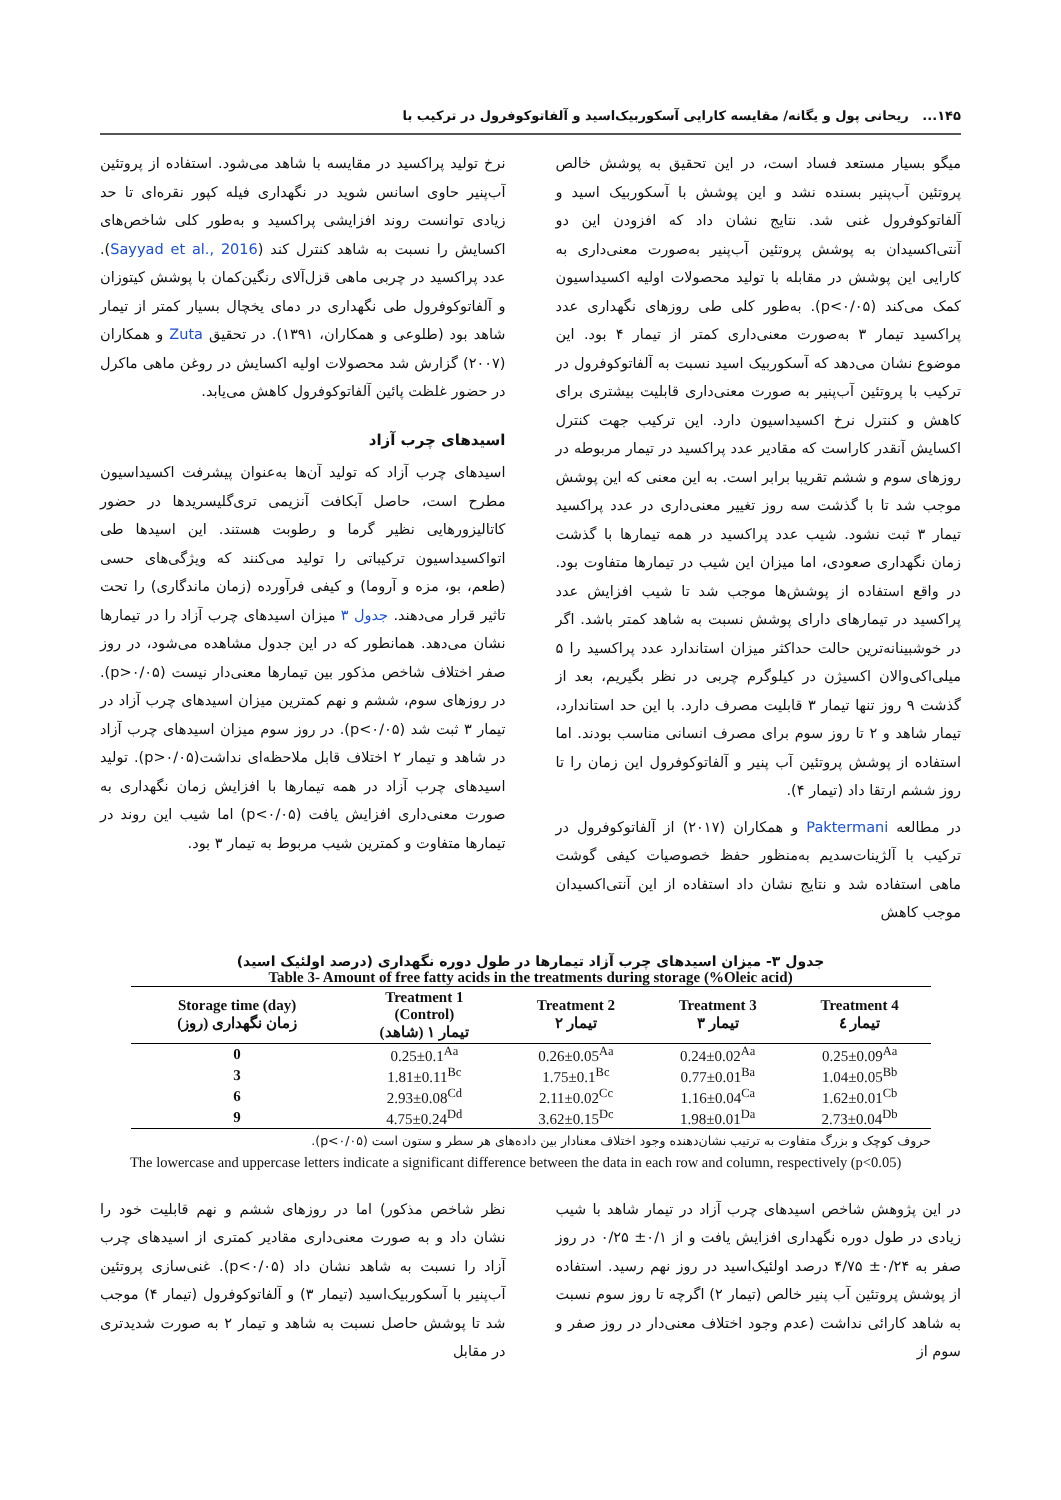۱۴۵... ریحانی پول و یگانه/ مقایسه کارایی آسکوربیک‌اسید و آلفاتوکوفرول در ترکیب با
میگو بسیار مستعد فساد است، در این تحقیق به پوشش خالص پروتئین آب‌پنیر بسنده نشد و این پوشش با آسکوربیک اسید و آلفاتوکوفرول غنی شد. نتایج نشان داد که افزودن این دو آنتی‌اکسیدان به پوشش پروتئین آب‌پنیر به‌صورت معنی‌داری به کارایی این پوشش در مقابله با تولید محصولات اولیه اکسیداسیون کمک می‌کند (p<۰/۰۵). به‌طور کلی طی روزهای نگهداری عدد پراکسید تیمار ۳ به‌صورت معنی‌داری کمتر از تیمار ۴ بود. این موضوع نشان می‌دهد که آسکوربیک اسید نسبت به آلفاتوکوفرول در ترکیب با پروتئین آب‌پنیر به صورت معنی‌داری قابلیت بیشتری برای کاهش و کنترل نرخ اکسیداسیون دارد. این ترکیب جهت کنترل اکسایش آنقدر کاراست که مقادیر عدد پراکسید در تیمار مربوطه در روزهای سوم و ششم تقریبا برابر است. به این معنی که این پوشش موجب شد تا با گذشت سه روز تغییر معنی‌داری در عدد پراکسید تیمار ۳ ثبت نشود. شیب عدد پراکسید در همه تیمارها با گذشت زمان نگهداری صعودی، اما میزان این شیب در تیمارها متفاوت بود. در واقع استفاده از پوشش‌ها موجب شد تا شیب افزایش عدد پراکسید در تیمارهای دارای پوشش نسبت به شاهد کمتر باشد. اگر در خوشبینانه‌ترین حالت حداکثر میزان استاندارد عدد پراکسید را ۵ میلی‌اکی‌والان اکسیژن در کیلوگرم چربی در نظر بگیریم، بعد از گذشت ۹ روز تنها تیمار ۳ قابلیت مصرف دارد. با این حد استاندارد، تیمار شاهد و ۲ تا روز سوم برای مصرف انسانی مناسب بودند. اما استفاده از پوشش پروتئین آب پنیر و آلفاتوکوفرول این زمان را تا روز ششم ارتقا داد (تیمار ۴).
در مطالعه Paktermani و همکاران (۲۰۱۷) از آلفاتوکوفرول در ترکیب با آلژینات‌سدیم به‌منظور حفظ خصوصیات کیفی گوشت ماهی استفاده شد و نتایج نشان داد استفاده از این آنتی‌اکسیدان موجب کاهش
نرخ تولید پراکسید در مقایسه با شاهد می‌شود. استفاده از پروتئین آب‌پنیر حاوی اسانس شوید در نگهداری فیله کپور نقره‌ای تا حد زیادی توانست روند افزایشی پراکسید و به‌طور کلی شاخص‌های اکسایش را نسبت به شاهد کنترل کند (Sayyad et al., 2016). عدد پراکسید در چربی ماهی قزل‌آلای رنگین‌کمان با پوشش کیتوزان و آلفاتوکوفرول طی نگهداری در دمای یخچال بسیار کمتر از تیمار شاهد بود (طلوعی و همکاران، ۱۳۹۱). در تحقیق Zuta و همکاران (۲۰۰۷) گزارش شد محصولات اولیه اکسایش در روغن ماهی ماکرل در حضور غلظت پائین آلفاتوکوفرول کاهش می‌یابد.
اسیدهای چرب آزاد
اسیدهای چرب آزاد که تولید آن‌ها به‌عنوان پیشرفت اکسیداسیون مطرح است، حاصل آبکافت آنزیمی تری‌گلیسریدها در حضور کاتالیزورهایی نظیر گرما و رطوبت هستند. این اسیدها طی اتواکسیداسیون ترکیباتی را تولید می‌کنند که ویژگی‌های حسی (طعم، بو، مزه و آروما) و کیفی فرآورده (زمان ماندگاری) را تحت تاثیر قرار می‌دهند. جدول ۳ میزان اسیدهای چرب آزاد را در تیمارها نشان می‌دهد. همانطور که در این جدول مشاهده می‌شود، در روز صفر اختلاف شاخص مذکور بین تیمارها معنی‌دار نیست (p>۰/۰۵). در روزهای سوم، ششم و نهم کمترین میزان اسیدهای چرب آزاد در تیمار ۳ ثبت شد (p<۰/۰۵). در روز سوم میزان اسیدهای چرب آزاد در شاهد و تیمار ۲ اختلاف قابل ملاحظه‌ای نداشت(p>۰/۰۵). تولید اسیدهای چرب آزاد در همه تیمارها با افزایش زمان نگهداری به صورت معنی‌داری افزایش یافت (p<۰/۰۵) اما شیب این روند در تیمارها متفاوت و کمترین شیب مربوط به تیمار ۳ بود.
جدول ۳- میزان اسیدهای چرب آزاد تیمارها در طول دوره نگهداری (درصد اولئیک اسید)
Table 3- Amount of free fatty acids in the treatments during storage (%Oleic acid)
| Storage time (day) زمان نگهداری (روز) | Treatment 1 (Control) تیمار ۱ (شاهد) | Treatment 2 تیمار ۲ | Treatment 3 تیمار ۳ | Treatment 4 تیمار ٤ |
| --- | --- | --- | --- | --- |
| 0 | 0.25±0.1<sup>Aa</sup> | 0.26±0.05<sup>Aa</sup> | 0.24±0.02<sup>Aa</sup> | 0.25±0.09<sup>Aa</sup> |
| 3 | 1.81±0.11<sup>Bc</sup> | 1.75±0.1<sup>Bc</sup> | 0.77±0.01<sup>Ba</sup> | 1.04±0.05<sup>Bb</sup> |
| 6 | 2.93±0.08<sup>Cd</sup> | 2.11±0.02<sup>Cc</sup> | 1.16±0.04<sup>Ca</sup> | 1.62±0.01<sup>Cb</sup> |
| 9 | 4.75±0.24<sup>Dd</sup> | 3.62±0.15<sup>Dc</sup> | 1.98±0.01<sup>Da</sup> | 2.73±0.04<sup>Db</sup> |
حروف کوچک و بزرگ متفاوت به ترتیب نشان‌دهنده وجود اختلاف معنادار بین داده‌های هر سطر و ستون است (p<۰/۰۵).
The lowercase and uppercase letters indicate a significant difference between the data in each row and column, respectively (p<0.05)
در این پژوهش شاخص اسیدهای چرب آزاد در تیمار شاهد با شیب زیادی در طول دوره نگهداری افزایش یافت و از ۰/۱± ۰/۲۵ در روز صفر به ۰/۲۴± ۴/۷۵ درصد اولئیک‌اسید در روز نهم رسید. استفاده از پوشش پروتئین آب پنیر خالص (تیمار ۲) اگرچه تا روز سوم نسبت به شاهد کارائی نداشت (عدم وجود اختلاف معنی‌دار در روز صفر و سوم از
نظر شاخص مذکور) اما در روزهای ششم و نهم قابلیت خود را نشان داد و به صورت معنی‌داری مقادیر کمتری از اسیدهای چرب آزاد را نسبت به شاهد نشان داد (p<۰/۰۵). غنی‌سازی پروتئین آب‌پنیر با آسکوربیک‌اسید (تیمار ۳) و آلفاتوکوفرول (تیمار ۴) موجب شد تا پوشش حاصل نسبت به شاهد و تیمار ۲ به صورت شدیدتری در مقابل